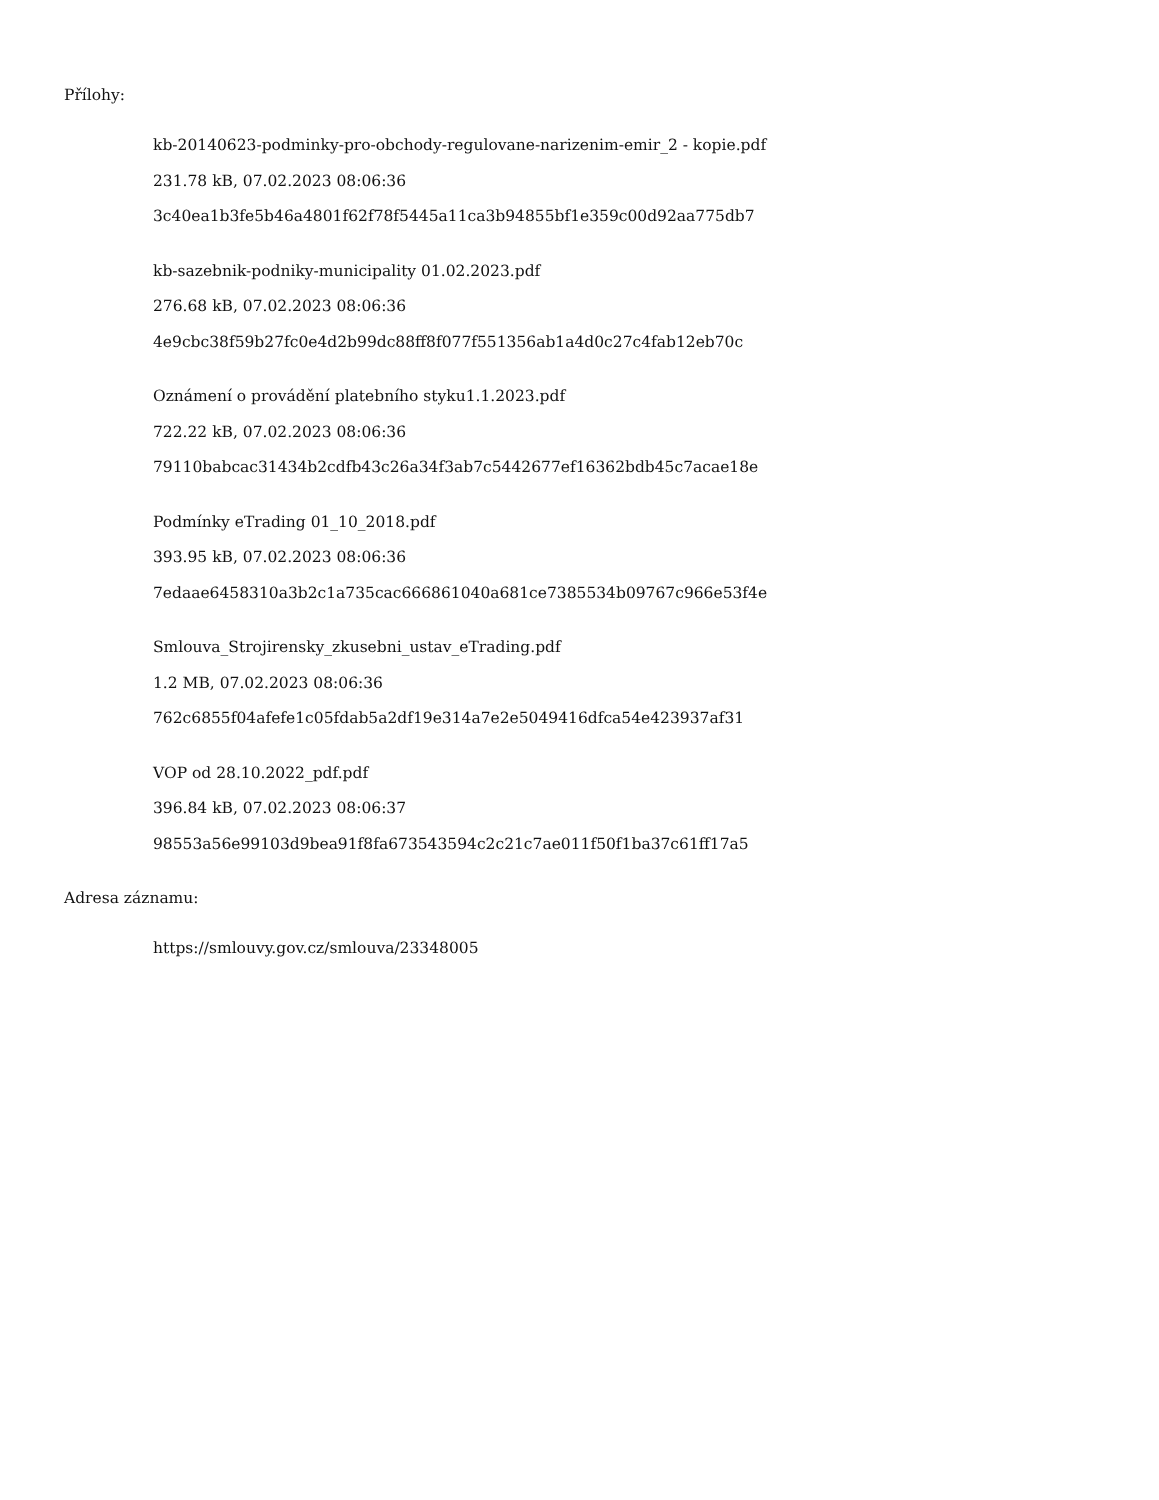Přílohy:
kb-20140623-podminky-pro-obchody-regulovane-narizenim-emir_2 - kopie.pdf
231.78 kB, 07.02.2023 08:06:36
3c40ea1b3fe5b46a4801f62f78f5445a11ca3b94855bf1e359c00d92aa775db7
kb-sazebnik-podniky-municipality 01.02.2023.pdf
276.68 kB, 07.02.2023 08:06:36
4e9cbc38f59b27fc0e4d2b99dc88ff8f077f551356ab1a4d0c27c4fab12eb70c
Oznámení o provádění platebního styku1.1.2023.pdf
722.22 kB, 07.02.2023 08:06:36
79110babcac31434b2cdfb43c26a34f3ab7c5442677ef16362bdb45c7acae18e
Podmínky eTrading 01_10_2018.pdf
393.95 kB, 07.02.2023 08:06:36
7edaae6458310a3b2c1a735cac666861040a681ce7385534b09767c966e53f4e
Smlouva_Strojirensky_zkusebni_ustav_eTrading.pdf
1.2 MB, 07.02.2023 08:06:36
762c6855f04afefe1c05fdab5a2df19e314a7e2e5049416dfca54e423937af31
VOP od 28.10.2022_pdf.pdf
396.84 kB, 07.02.2023 08:06:37
98553a56e99103d9bea91f8fa673543594c2c21c7ae011f50f1ba37c61ff17a5
Adresa záznamu:
https://smlouvy.gov.cz/smlouva/23348005